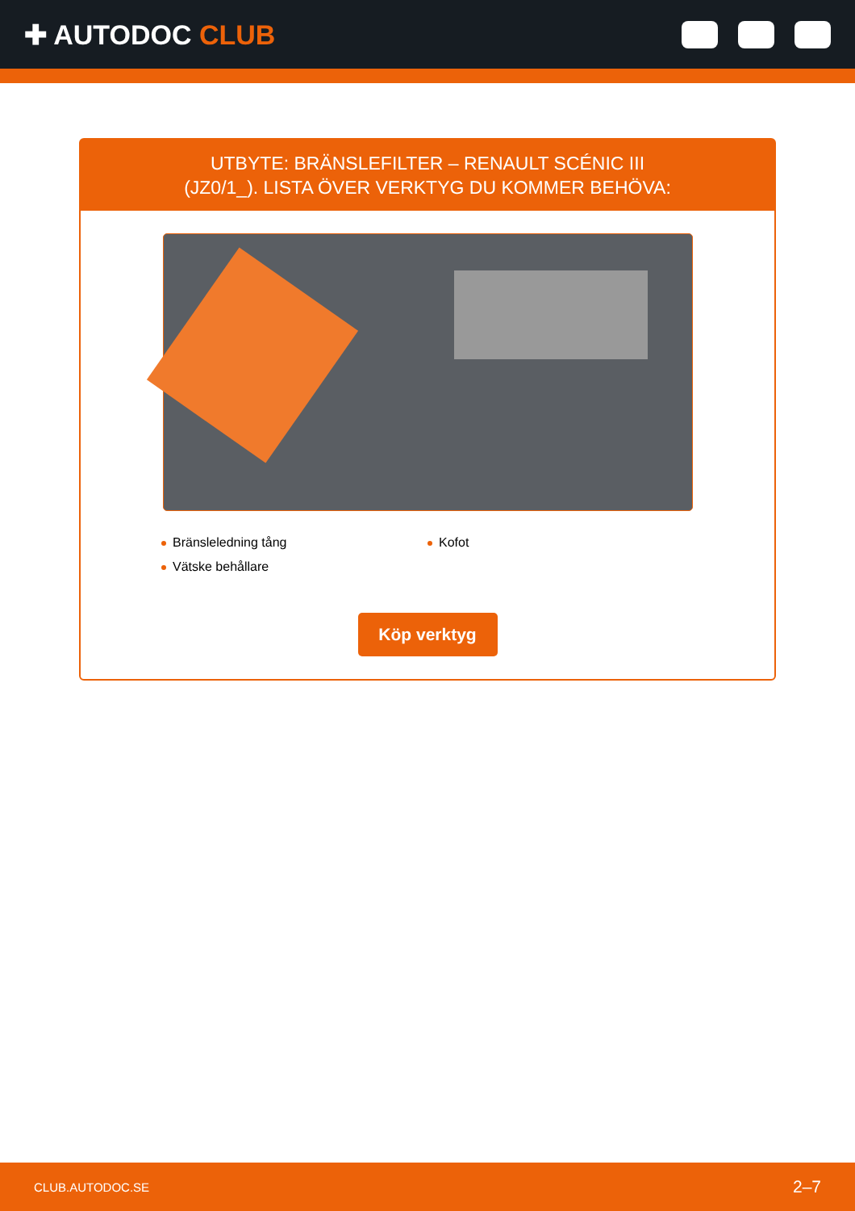✚ AUTODOC CLUB
UTBYTE: BRÄNSLEFILTER – RENAULT SCÉNIC III
(JZ0/1_). LISTA ÖVER VERKTYG DU KOMMER BEHÖVA:
Bränsleledning tång
Kofot
Vätske behållare
Köp verktyg
CLUB.AUTODOC.SE 2–7